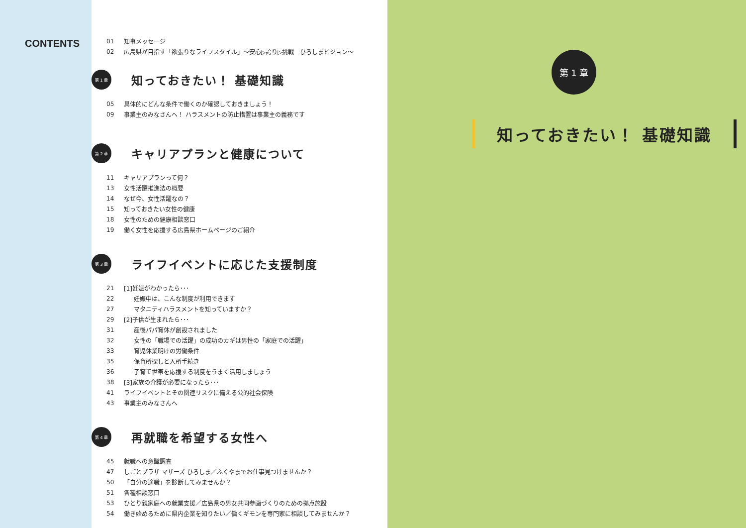CONTENTS
01 知事メッセージ
02 広島県が目指す「欲張りなライフスタイル」～安心▷誇り▷挑戦　ひろしまビジョン～
第 1 章
知っておきたい！ 基礎知識
05 具体的にどんな条件で働くのか確認しておきましょう！
09 事業主のみなさんへ！ ハラスメントの防止措置は事業主の義務です
第 2 章
キャリアプランと健康について
11 キャリアプランって何？
13 女性活躍推進法の概要
14 なぜ今、女性活躍なの？
15 知っておきたい女性の健康
18 女性のための健康相談窓口
19 働く女性を応援する広島県ホームページのご紹介
第 3 章
ライフイベントに応じた支援制度
21 [1]妊娠がわかったら･･･
22 妊娠中は、こんな制度が利用できます
27 マタニティハラスメントを知っていますか？
29 [2]子供が生まれたら･･･
31 産後パパ育休が創設されました
32 女性の「職場での活躍」の成功のカギは男性の「家庭での活躍」
33 育児休業明けの労働条件
35 保育所探しと入所手続き
36 子育て世帯を応援する制度をうまく活用しましょう
38 [3]家族の介護が必要になったら･･･
41 ライフイベントとその関連リスクに備える公的社会保険
43 事業主のみなさんへ
第 4 章
再就職を希望する女性へ
45 就職への意識調査
47 しごとプラザ マザーズ ひろしま／ふくやまでお仕事見つけませんか？
50 「自分の適職」を診断してみませんか？
51 各種相談窓口
53 ひとり親家庭への就業支援／広島県の男女共同参画づくりのための拠点施設
54 働き始めるために県内企業を知りたい／働くギモンを専門家に相談してみませんか？
第 1 章
知っておきたい！ 基礎知識